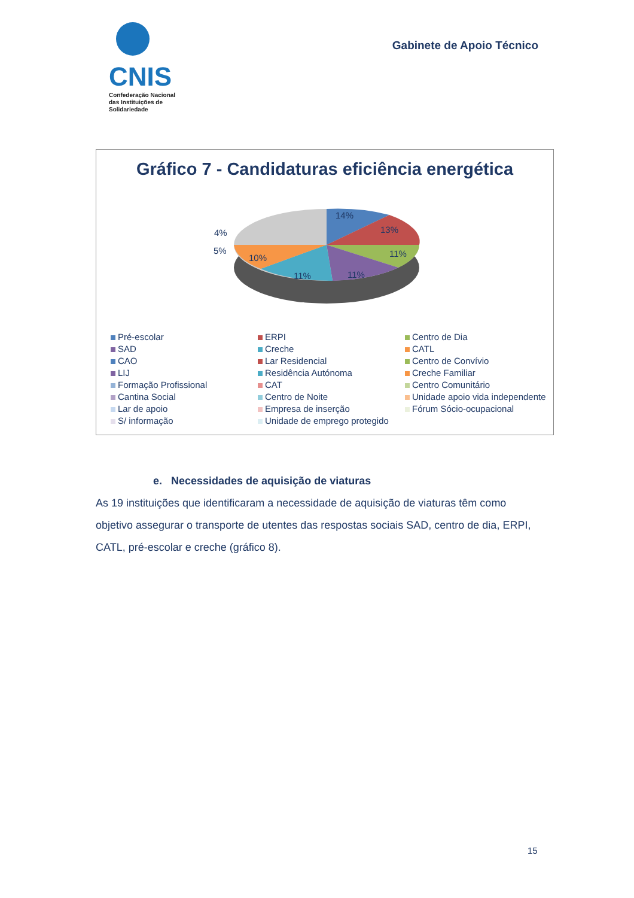CNIS
Confederação Nacional das Instituições de Solidariedade
Gabinete de Apoio Técnico
Gráfico 7 - Candidaturas eficiência energética
14%
13%
11%
11%
11%
10%
4%
5%
Pré-escolar
ERPI
Centro de Dia
SAD
Creche
CATL
CAO
Lar Residencial
Centro de Convívio
LIJ
Residência Autónoma
Creche Familiar
Formação Profissional
CAT
Centro Comunitário
Cantina Social
Centro de Noite
Unidade apoio vida independente
Lar de apoio
Empresa de inserção
Fórum Sócio-ocupacional
S/ informação
Unidade de emprego protegido
e. Necessidades de aquisição de viaturas
As 19 instituições que identificaram a necessidade de aquisição de viaturas têm como objetivo assegurar o transporte de utentes das respostas sociais SAD, centro de dia, ERPI, CATL, pré-escolar e creche (gráfico 8).
15